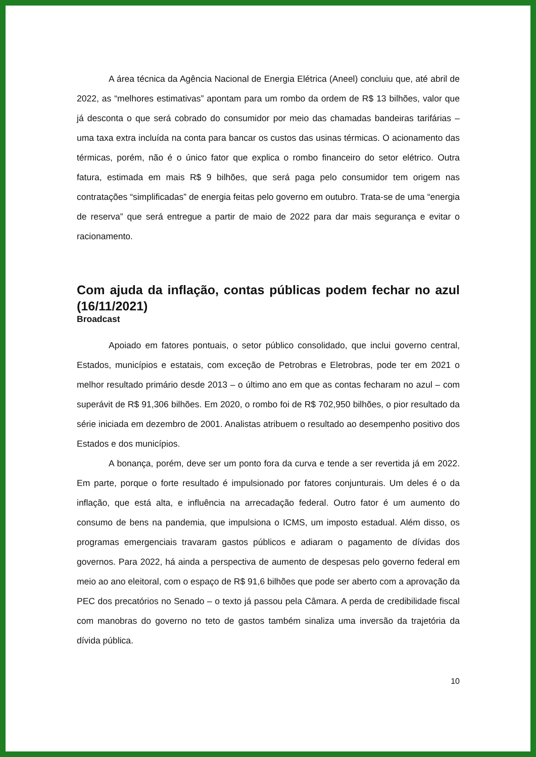A área técnica da Agência Nacional de Energia Elétrica (Aneel) concluiu que, até abril de 2022, as “melhores estimativas” apontam para um rombo da ordem de R$ 13 bilhões, valor que já desconta o que será cobrado do consumidor por meio das chamadas bandeiras tarifárias – uma taxa extra incluída na conta para bancar os custos das usinas térmicas. O acionamento das térmicas, porém, não é o único fator que explica o rombo financeiro do setor elétrico. Outra fatura, estimada em mais R$ 9 bilhões, que será paga pelo consumidor tem origem nas contratações “simplificadas” de energia feitas pelo governo em outubro. Trata-se de uma “energia de reserva” que será entregue a partir de maio de 2022 para dar mais segurança e evitar o racionamento.
Com ajuda da inflação, contas públicas podem fechar no azul (16/11/2021)
Broadcast
Apoiado em fatores pontuais, o setor público consolidado, que inclui governo central, Estados, municípios e estatais, com exceção de Petrobras e Eletrobras, pode ter em 2021 o melhor resultado primário desde 2013 – o último ano em que as contas fecharam no azul – com superávit de R$ 91,306 bilhões. Em 2020, o rombo foi de R$ 702,950 bilhões, o pior resultado da série iniciada em dezembro de 2001. Analistas atribuem o resultado ao desempenho positivo dos Estados e dos municípios.
A bonança, porém, deve ser um ponto fora da curva e tende a ser revertida já em 2022. Em parte, porque o forte resultado é impulsionado por fatores conjunturais. Um deles é o da inflação, que está alta, e influência na arrecadação federal. Outro fator é um aumento do consumo de bens na pandemia, que impulsiona o ICMS, um imposto estadual. Além disso, os programas emergenciais travaram gastos públicos e adiaram o pagamento de dívidas dos governos. Para 2022, há ainda a perspectiva de aumento de despesas pelo governo federal em meio ao ano eleitoral, com o espaço de R$ 91,6 bilhões que pode ser aberto com a aprovação da PEC dos precatórios no Senado – o texto já passou pela Câmara. A perda de credibilidade fiscal com manobras do governo no teto de gastos também sinaliza uma inversão da trajetória da dívida pública.
10